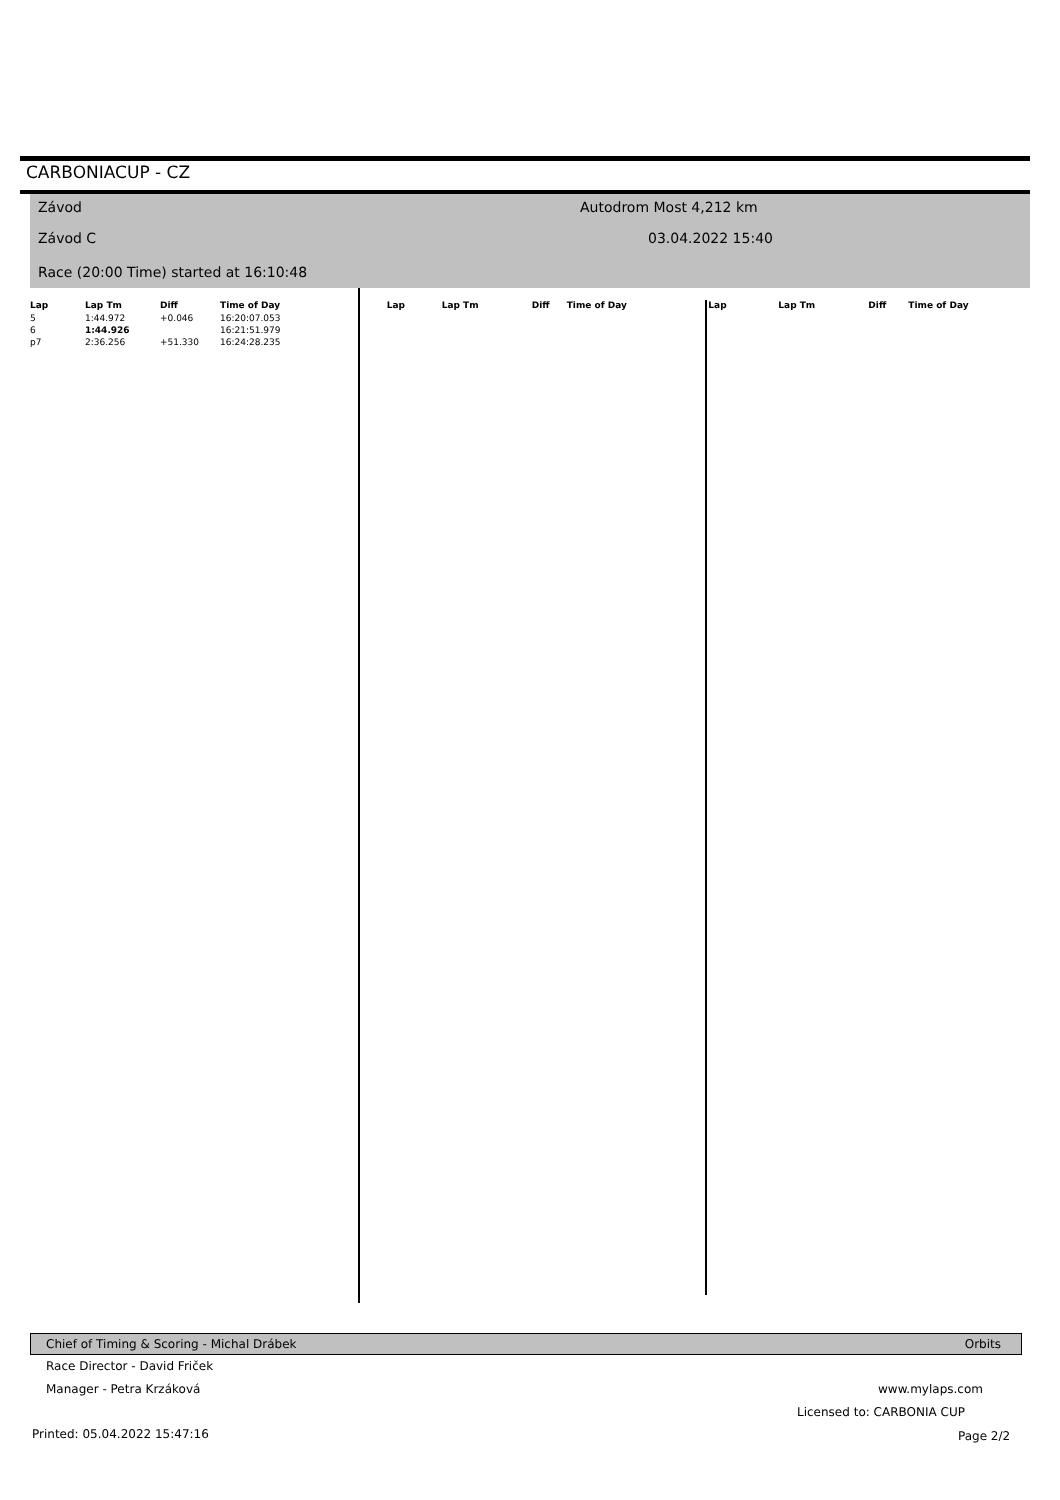CARBONIACUP - CZ
Závod Autodrom Most 4,212 km
Závod C 03.04.2022 15:40
Race (20:00 Time) started at 16:10:48
| Lap | Lap Tm | Diff | Time of Day |
| --- | --- | --- | --- |
| 5 | 1:44.972 | +0.046 | 16:20:07.053 |
| 6 | 1:44.926 | | 16:21:51.979 |
| p7 | 2:36.256 | +51.330 | 16:24:28.235 |
| Lap | Lap Tm | Diff | Time of Day |
| --- | --- | --- | --- |
| Lap | Lap Tm | Diff | Time of Day |
| --- | --- | --- | --- |
Chief of Timing & Scoring - Michal Drábek Orbits
Race Director - David Friček
Manager - Petra Krzáková www.mylaps.com
Licensed to: CARBONIA CUP
Printed: 05.04.2022 15:47:16 Page 2/2